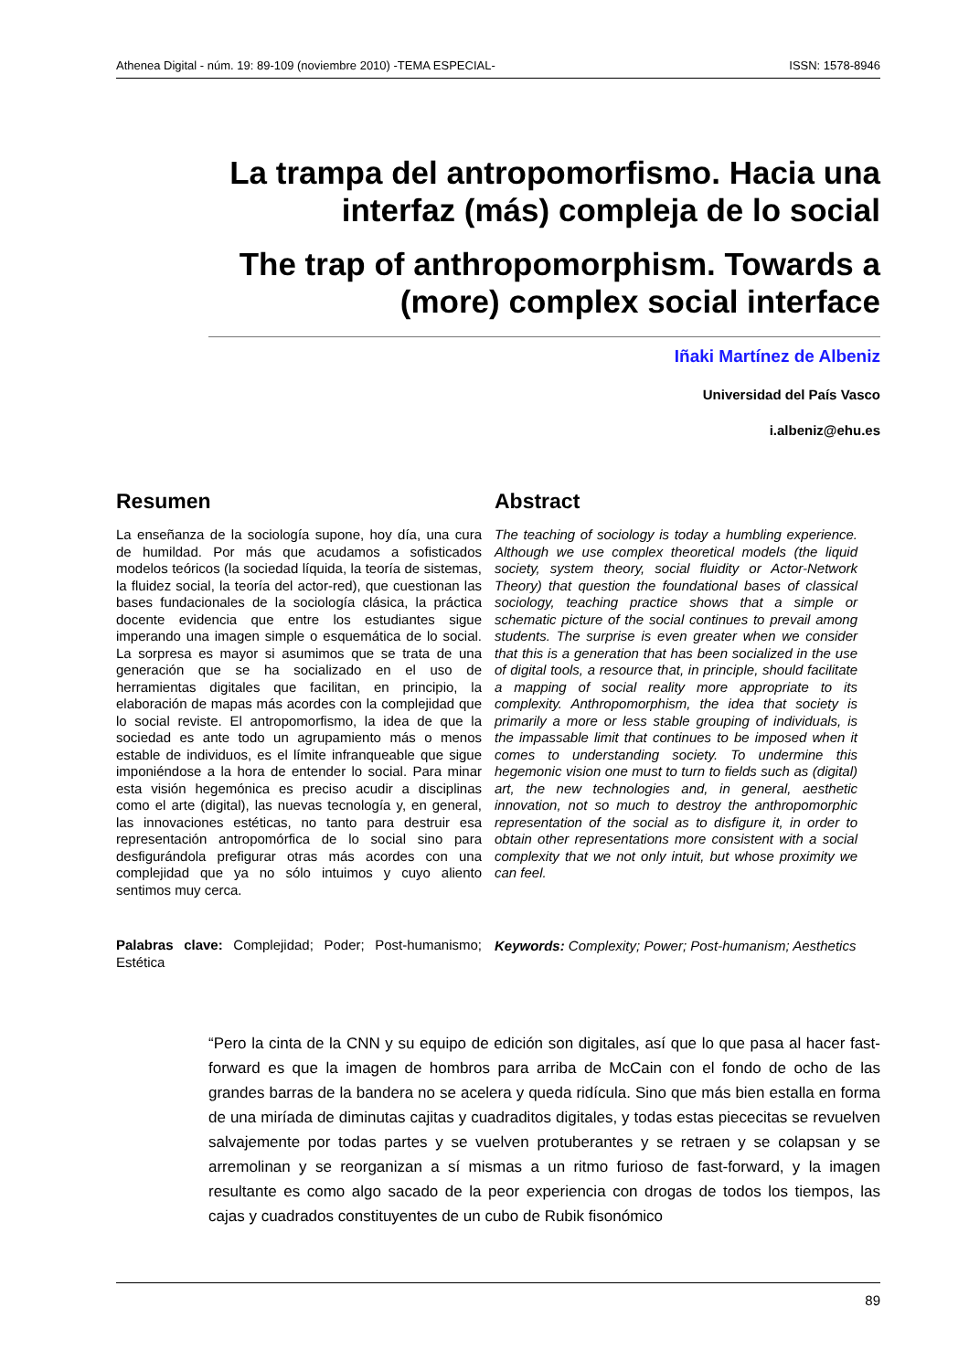Athenea Digital - núm. 19: 89-109 (noviembre 2010) -TEMA ESPECIAL- ISSN: 1578-8946
La trampa del antropomorfismo. Hacia una interfaz (más) compleja de lo social
The trap of anthropomorphism. Towards a (more) complex social interface
Iñaki Martínez de Albeniz
Universidad del País Vasco
i.albeniz@ehu.es
Resumen
La enseñanza de la sociología supone, hoy día, una cura de humildad. Por más que acudamos a sofisticados modelos teóricos (la sociedad líquida, la teoría de sistemas, la fluidez social, la teoría del actor-red), que cuestionan las bases fundacionales de la sociología clásica, la práctica docente evidencia que entre los estudiantes sigue imperando una imagen simple o esquemática de lo social. La sorpresa es mayor si asumimos que se trata de una generación que se ha socializado en el uso de herramientas digitales que facilitan, en principio, la elaboración de mapas más acordes con la complejidad que lo social reviste. El antropomorfismo, la idea de que la sociedad es ante todo un agrupamiento más o menos estable de individuos, es el límite infranqueable que sigue imponiéndose a la hora de entender lo social. Para minar esta visión hegemónica es preciso acudir a disciplinas como el arte (digital), las nuevas tecnología y, en general, las innovaciones estéticas, no tanto para destruir esa representación antropomórfica de lo social sino para desfigurándola prefigurar otras más acordes con una complejidad que ya no sólo intuimos y cuyo aliento sentimos muy cerca.
Palabras clave: Complejidad; Poder; Post-humanismo; Estética
Abstract
The teaching of sociology is today a humbling experience. Although we use complex theoretical models (the liquid society, system theory, social fluidity or Actor-Network Theory) that question the foundational bases of classical sociology, teaching practice shows that a simple or schematic picture of the social continues to prevail among students. The surprise is even greater when we consider that this is a generation that has been socialized in the use of digital tools, a resource that, in principle, should facilitate a mapping of social reality more appropriate to its complexity. Anthropomorphism, the idea that society is primarily a more or less stable grouping of individuals, is the impassable limit that continues to be imposed when it comes to understanding society. To undermine this hegemonic vision one must to turn to fields such as (digital) art, the new technologies and, in general, aesthetic innovation, not so much to destroy the anthropomorphic representation of the social as to disfigure it, in order to obtain other representations more consistent with a social complexity that we not only intuit, but whose proximity we can feel.
Keywords: Complexity; Power; Post-humanism; Aesthetics
“Pero la cinta de la CNN y su equipo de edición son digitales, así que lo que pasa al hacer fast-forward es que la imagen de hombros para arriba de McCain con el fondo de ocho de las grandes barras de la bandera no se acelera y queda ridícula. Sino que más bien estalla en forma de una miríada de diminutas cajitas y cuadraditos digitales, y todas estas piececitas se revuelven salvajemente por todas partes y se vuelven protuberantes y se retraen y se colapsan y se arremolinan y se reorganizan a sí mismas a un ritmo furioso de fast-forward, y la imagen resultante es como algo sacado de la peor experiencia con drogas de todos los tiempos, las cajas y cuadrados constituyentes de un cubo de Rubik fisonómico
89